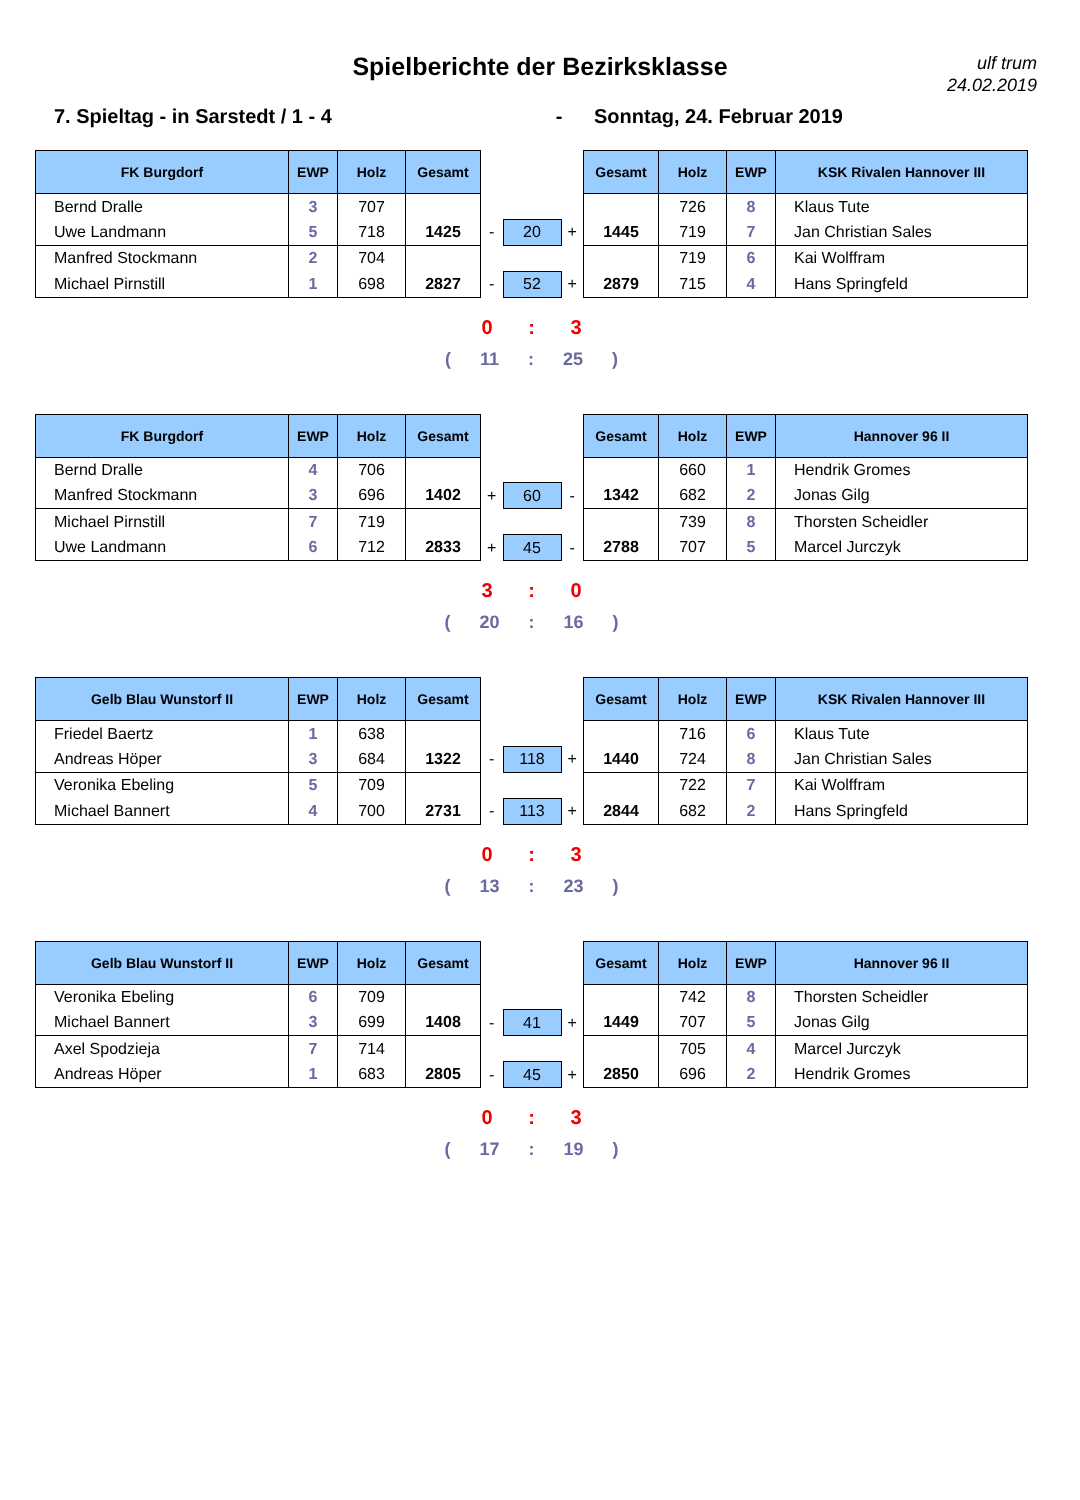Spielberichte der Bezirksklasse
ulf trum
24.02.2019
7. Spieltag - in Sarstedt / 1 - 4 - Sonntag, 24. Februar 2019
| FK Burgdorf | EWP | Holz | Gesamt | | | | Gesamt | Holz | EWP | KSK Rivalen Hannover III |
| --- | --- | --- | --- | --- | --- | --- | --- | --- | --- | --- |
| Bernd Dralle | 3 | 707 | | | | | | 726 | 8 | Klaus Tute |
| Uwe Landmann | 5 | 718 | 1425 | - | 20 | + | 1445 | 719 | 7 | Jan Christian Sales |
| Manfred Stockmann | 2 | 704 | | | | | | 719 | 6 | Kai Wolffram |
| Michael Pirnstill | 1 | 698 | 2827 | - | 52 | + | 2879 | 715 | 4 | Hans Springfeld |
0 : 3
( 11 : 25 )
| FK Burgdorf | EWP | Holz | Gesamt | | | | Gesamt | Holz | EWP | Hannover 96 II |
| --- | --- | --- | --- | --- | --- | --- | --- | --- | --- | --- |
| Bernd Dralle | 4 | 706 | | | | | | 660 | 1 | Hendrik Gromes |
| Manfred Stockmann | 3 | 696 | 1402 | + | 60 | - | 1342 | 682 | 2 | Jonas Gilg |
| Michael Pirnstill | 7 | 719 | | | | | | 739 | 8 | Thorsten Scheidler |
| Uwe Landmann | 6 | 712 | 2833 | + | 45 | - | 2788 | 707 | 5 | Marcel Jurczyk |
3 : 0
( 20 : 16 )
| Gelb Blau Wunstorf II | EWP | Holz | Gesamt | | | | Gesamt | Holz | EWP | KSK Rivalen Hannover III |
| --- | --- | --- | --- | --- | --- | --- | --- | --- | --- | --- |
| Friedel Baertz | 1 | 638 | | | | | | 716 | 6 | Klaus Tute |
| Andreas Höper | 3 | 684 | 1322 | - | 118 | + | 1440 | 724 | 8 | Jan Christian Sales |
| Veronika Ebeling | 5 | 709 | | | | | | 722 | 7 | Kai Wolffram |
| Michael Bannert | 4 | 700 | 2731 | - | 113 | + | 2844 | 682 | 2 | Hans Springfeld |
0 : 3
( 13 : 23 )
| Gelb Blau Wunstorf II | EWP | Holz | Gesamt | | | | Gesamt | Holz | EWP | Hannover 96 II |
| --- | --- | --- | --- | --- | --- | --- | --- | --- | --- | --- |
| Veronika Ebeling | 6 | 709 | | | | | | 742 | 8 | Thorsten Scheidler |
| Michael Bannert | 3 | 699 | 1408 | - | 41 | + | 1449 | 707 | 5 | Jonas Gilg |
| Axel Spodzieja | 7 | 714 | | | | | | 705 | 4 | Marcel Jurczyk |
| Andreas Höper | 1 | 683 | 2805 | - | 45 | + | 2850 | 696 | 2 | Hendrik Gromes |
0 : 3
( 17 : 19 )